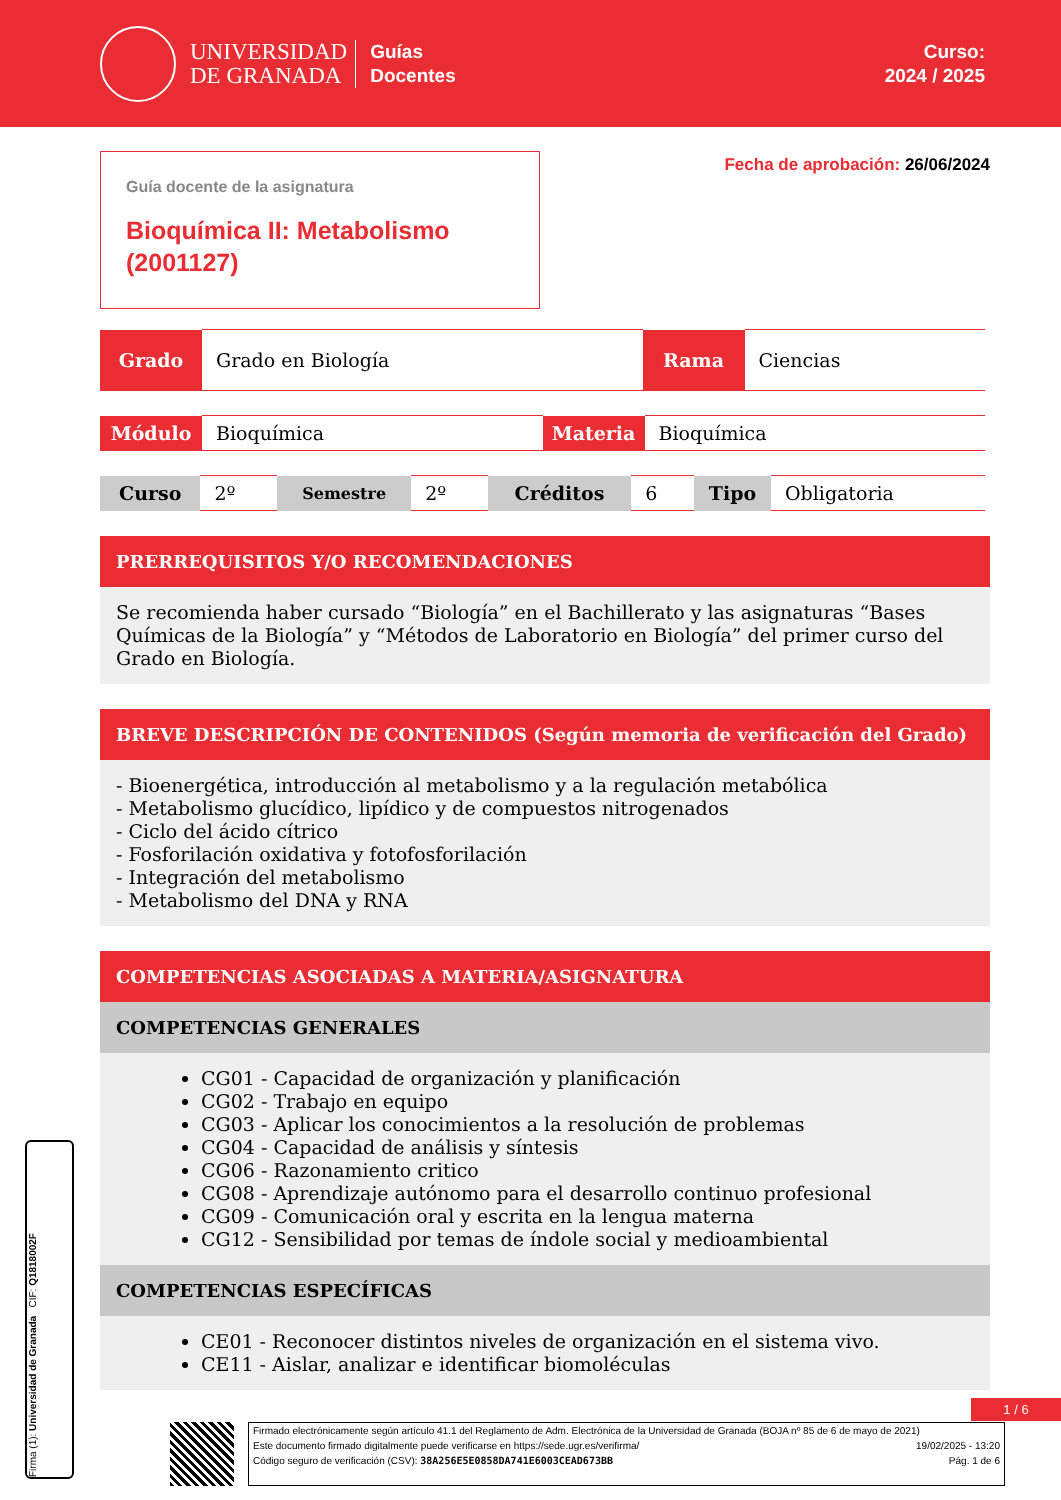UNIVERSIDAD
DE GRANADA
Guías
Docentes
Curso:
2024 / 2025
Guía docente de la asignatura
Bioquímica II: Metabolismo (2001127)
Fecha de aprobación: 26/06/2024
| Grado | Grado en Biología | Rama | Ciencias |
| Módulo | Bioquímica | Materia | Bioquímica |
| Curso | 2º | Semestre | 2º | Créditos | 6 | Tipo | Obligatoria |
PRERREQUISITOS Y/O RECOMENDACIONES
Se recomienda haber cursado “Biología” en el Bachillerato y las asignaturas “Bases Químicas de la Biología” y “Métodos de Laboratorio en Biología” del primer curso del Grado en Biología.
BREVE DESCRIPCIÓN DE CONTENIDOS (Según memoria de verificación del Grado)
- Bioenergética, introducción al metabolismo y a la regulación metabólica
- Metabolismo glucídico, lipídico y de compuestos nitrogenados
- Ciclo del ácido cítrico
- Fosforilación oxidativa y fotofosforilación
- Integración del metabolismo
- Metabolismo del DNA y RNA
COMPETENCIAS ASOCIADAS A MATERIA/ASIGNATURA
COMPETENCIAS GENERALES
CG01 - Capacidad de organización y planificación
CG02 - Trabajo en equipo
CG03 - Aplicar los conocimientos a la resolución de problemas
CG04 - Capacidad de análisis y síntesis
CG06 - Razonamiento critico
CG08 - Aprendizaje autónomo para el desarrollo continuo profesional
CG09 - Comunicación oral y escrita en la lengua materna
CG12 - Sensibilidad por temas de índole social y medioambiental
COMPETENCIAS ESPECÍFICAS
CE01 - Reconocer distintos niveles de organización en el sistema vivo.
CE11 - Aislar, analizar e identificar biomoléculas
Firma (1): Universidad de Granada CIF: Q1818002F
1 / 6
Firmado electrónicamente según artículo 41.1 del Reglamento de Adm. Electrónica de la Universidad de Granada (BOJA nº 85 de 6 de mayo de 2021)
Este documento firmado digitalmente puede verificarse en https://sede.ugr.es/verifirma/ 19/02/2025 - 13:20
Código seguro de verificación (CSV): 38A256E5E0858DA741E6003CEAD673BB Pág. 1 de 6